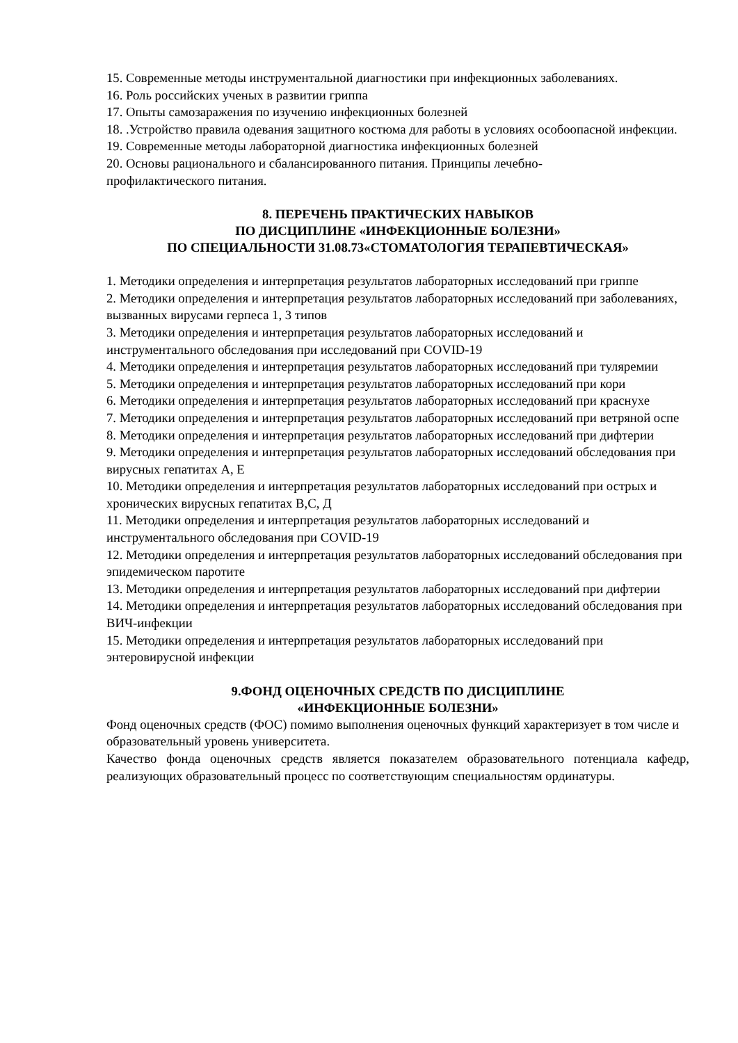15. Современные методы инструментальной диагностики при инфекционных заболеваниях.
16. Роль российских ученых в развитии гриппа
17. Опыты самозаражения по изучению инфекционных болезней
18. .Устройство правила одевания защитного костюма для работы в условиях особоопасной инфекции.
19. Современные методы лабораторной диагностика инфекционных болезней
20. Основы рационального и сбалансированного питания. Принципы лечебно-
профилактического питания.
8. ПЕРЕЧЕНЬ ПРАКТИЧЕСКИХ НАВЫКОВ
ПО ДИСЦИПЛИНЕ «ИНФЕКЦИОННЫЕ БОЛЕЗНИ»
ПО СПЕЦИАЛЬНОСТИ 31.08.73«СТОМАТОЛОГИЯ ТЕРАПЕВТИЧЕСКАЯ»
1. Методики определения и интерпретация результатов лабораторных исследований при гриппе
2. Методики определения и интерпретация результатов лабораторных исследований при заболеваниях, вызванных вирусами герпеса 1, 3 типов
3. Методики определения и интерпретация результатов лабораторных исследований и инструментального обследования при исследований при COVID-19
4. Методики определения и интерпретация результатов лабораторных исследований при туляремии
5. Методики определения и интерпретация результатов лабораторных исследований при кори
6. Методики определения и интерпретация результатов лабораторных исследований при краснухе
7. Методики определения и интерпретация результатов лабораторных исследований при ветряной оспе
8. Методики определения и интерпретация результатов лабораторных исследований при дифтерии
9. Методики определения и интерпретация результатов лабораторных исследований обследования при вирусных гепатитах А, Е
10. Методики определения и интерпретация результатов лабораторных исследований при острых и хронических вирусных гепатитах В,С, Д
11. Методики определения и интерпретация результатов лабораторных исследований и инструментального обследования при COVID-19
12. Методики определения и интерпретация результатов лабораторных исследований обследования при эпидемическом паротите
13. Методики определения и интерпретация результатов лабораторных исследований при дифтерии
14. Методики определения и интерпретация результатов лабораторных исследований обследования при ВИЧ-инфекции
15. Методики определения и интерпретация результатов лабораторных исследований при энтеровирусной инфекции
9.ФОНД ОЦЕНОЧНЫХ СРЕДСТВ ПО ДИСЦИПЛИНЕ
«ИНФЕКЦИОННЫЕ БОЛЕЗНИ»
Фонд оценочных средств (ФОС) помимо выполнения оценочных функций характеризует в том числе и образовательный уровень университета.
Качество фонда оценочных средств является показателем образовательного потенциала кафедр, реализующих образовательный процесс по соответствующим специальностям ординатуры.